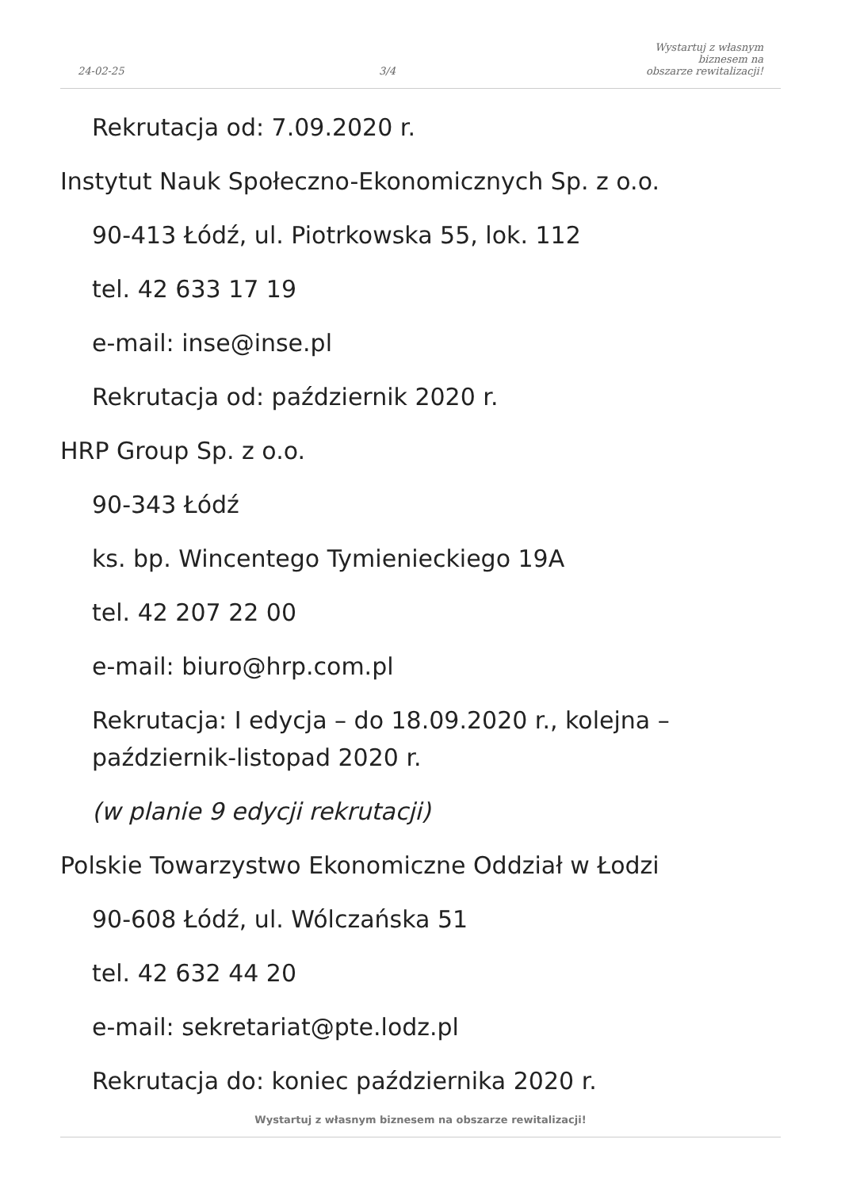24-02-25
3/4
Wystartuj z własnym biznesem na
obszarze rewitalizacji!
Rekrutacja od: 7.09.2020 r.
Instytut Nauk Społeczno-Ekonomicznych Sp. z o.o.
90-413 Łódź, ul. Piotrkowska 55, lok. 112
tel. 42 633 17 19
e-mail: inse@inse.pl
Rekrutacja od: październik 2020 r.
HRP Group Sp. z o.o.
90-343 Łódź
ks. bp. Wincentego Tymienieckiego 19A
tel. 42 207 22 00
e-mail: biuro@hrp.com.pl
Rekrutacja: I edycja – do 18.09.2020 r., kolejna –
październik-listopad 2020 r.
(w planie 9 edycji rekrutacji)
Polskie Towarzystwo Ekonomiczne Oddział w Łodzi
90-608 Łódź, ul. Wólczańska 51
tel. 42 632 44 20
e-mail: sekretariat@pte.lodz.pl
Rekrutacja do: koniec października 2020 r.
Wystartuj z własnym biznesem na obszarze rewitalizacji!